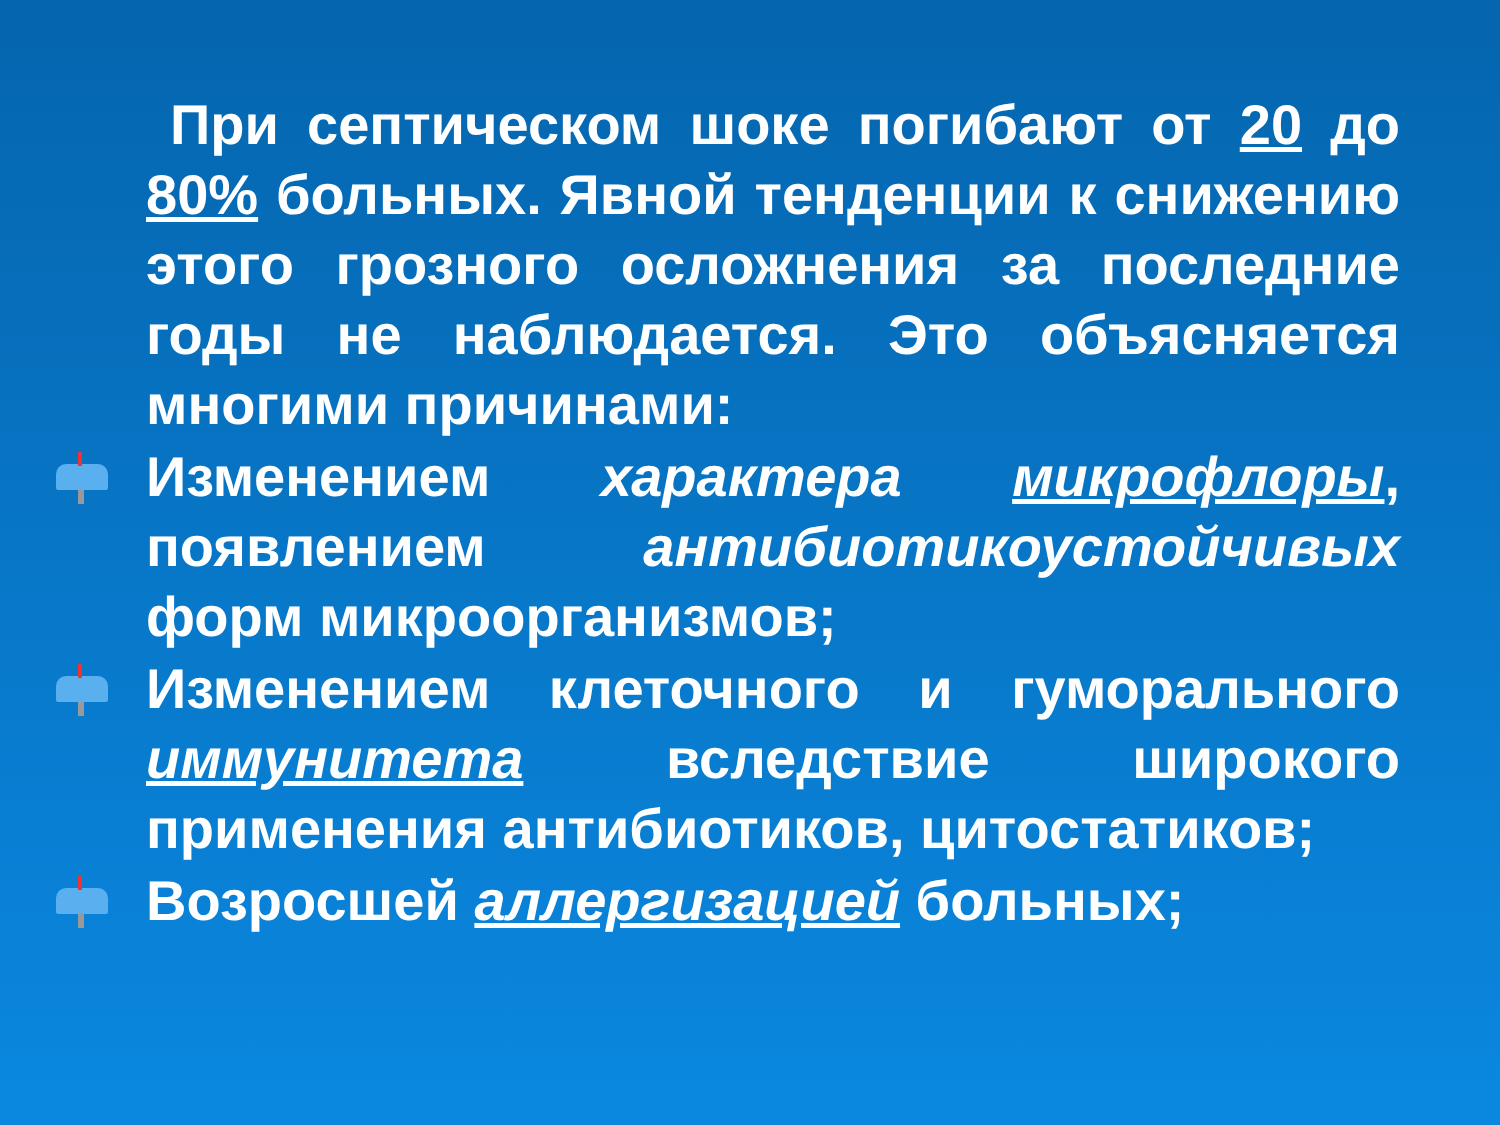При септическом шоке погибают от 20 до 80% больных. Явной тенденции к снижению этого грозного осложнения за последние годы не наблюдается. Это объясняется многими причинами:
Изменением характера микрофлоры, появлением антибиотикоустойчивых форм микроорганизмов;
Изменением клеточного и гуморального иммунитета вследствие широкого применения антибиотиков, цитостатиков;
Возросшей аллергизацией больных;